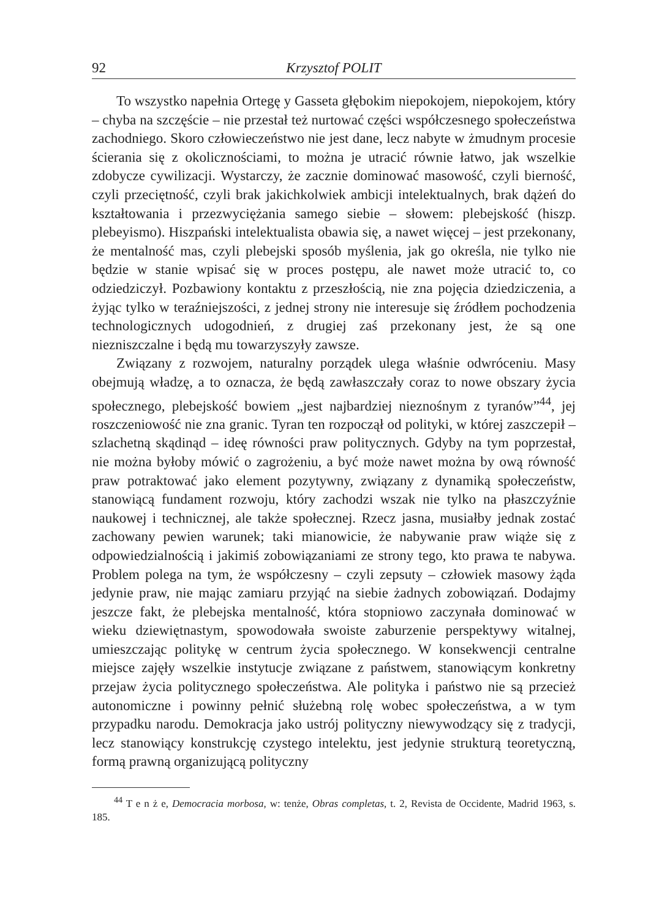92 Krzysztof POLIT
To wszystko napełnia Ortegę y Gasseta głębokim niepokojem, niepokojem, który – chyba na szczęście – nie przestał też nurtować części współczesnego społeczeństwa zachodniego. Skoro człowieczeństwo nie jest dane, lecz nabyte w żmudnym procesie ścierania się z okolicznościami, to można je utracić równie łatwo, jak wszelkie zdobycze cywilizacji. Wystarczy, że zacznie dominować masowość, czyli bierność, czyli przeciętność, czyli brak jakichkolwiek ambicji intelektualnych, brak dążeń do kształtowania i przezwyciężania samego siebie – słowem: plebejskość (hiszp. plebeyismo). Hiszpański intelektualista obawia się, a nawet więcej – jest przekonany, że mentalność mas, czyli plebejski sposób myślenia, jak go określa, nie tylko nie będzie w stanie wpisać się w proces postępu, ale nawet może utracić to, co odziedziczył. Pozbawiony kontaktu z przeszłością, nie zna pojęcia dziedziczenia, a żyjąc tylko w teraźniejszości, z jednej strony nie interesuje się źródłem pochodzenia technologicznych udogodnień, z drugiej zaś przekonany jest, że są one niezniszczalne i będą mu towarzyszyły zawsze.
Związany z rozwojem, naturalny porządek ulega właśnie odwróceniu. Masy obejmują władzę, a to oznacza, że będą zawłaszczały coraz to nowe obszary życia społecznego, plebejskość bowiem „jest najbardziej nieznośnym z tyranów”<sup>44</sup>, jej roszczeniowość nie zna granic. Tyran ten rozpoczął od polityki, w której zaszczepił – szlachetną skądinąd – ideę równości praw politycznych. Gdyby na tym poprzestał, nie można byłoby mówić o zagrożeniu, a być może nawet można by ową równość praw potraktować jako element pozytywny, związany z dynamiką społeczeństw, stanowiącą fundament rozwoju, który zachodzi wszak nie tylko na płaszczyźnie naukowej i technicznej, ale także społecznej. Rzecz jasna, musiałby jednak zostać zachowany pewien warunek; taki mianowicie, że nabywanie praw wiąże się z odpowiedzialnością i jakimiś zobowiązaniami ze strony tego, kto prawa te nabywa. Problem polega na tym, że współczesny – czyli zepsuty – człowiek masowy żąda jedynie praw, nie mając zamiaru przyjąć na siebie żadnych zobowiązań. Dodajmy jeszcze fakt, że plebejska mentalność, która stopniowo zaczynała dominować w wieku dziewiętnastym, spowodowała swoiste zaburzenie perspektywy witalnej, umieszczając politykę w centrum życia społecznego. W konsekwencji centralne miejsce zajęły wszelkie instytucje związane z państwem, stanowiącym konkretny przejaw życia politycznego społeczeństwa. Ale polityka i państwo nie są przecież autonomiczne i powinny pełnić służebną rolę wobec społeczeństwa, a w tym przypadku narodu. Demokracja jako ustrój polityczny niewywodzący się z tradycji, lecz stanowiący konstrukcję czystego intelektu, jest jedynie strukturą teoretyczną, formą prawną organizującą polityczny
<sup>44</sup> T e n ż e, Democracia morbosa, w: tenże, Obras completas, t. 2, Revista de Occidente, Madrid 1963, s. 185.